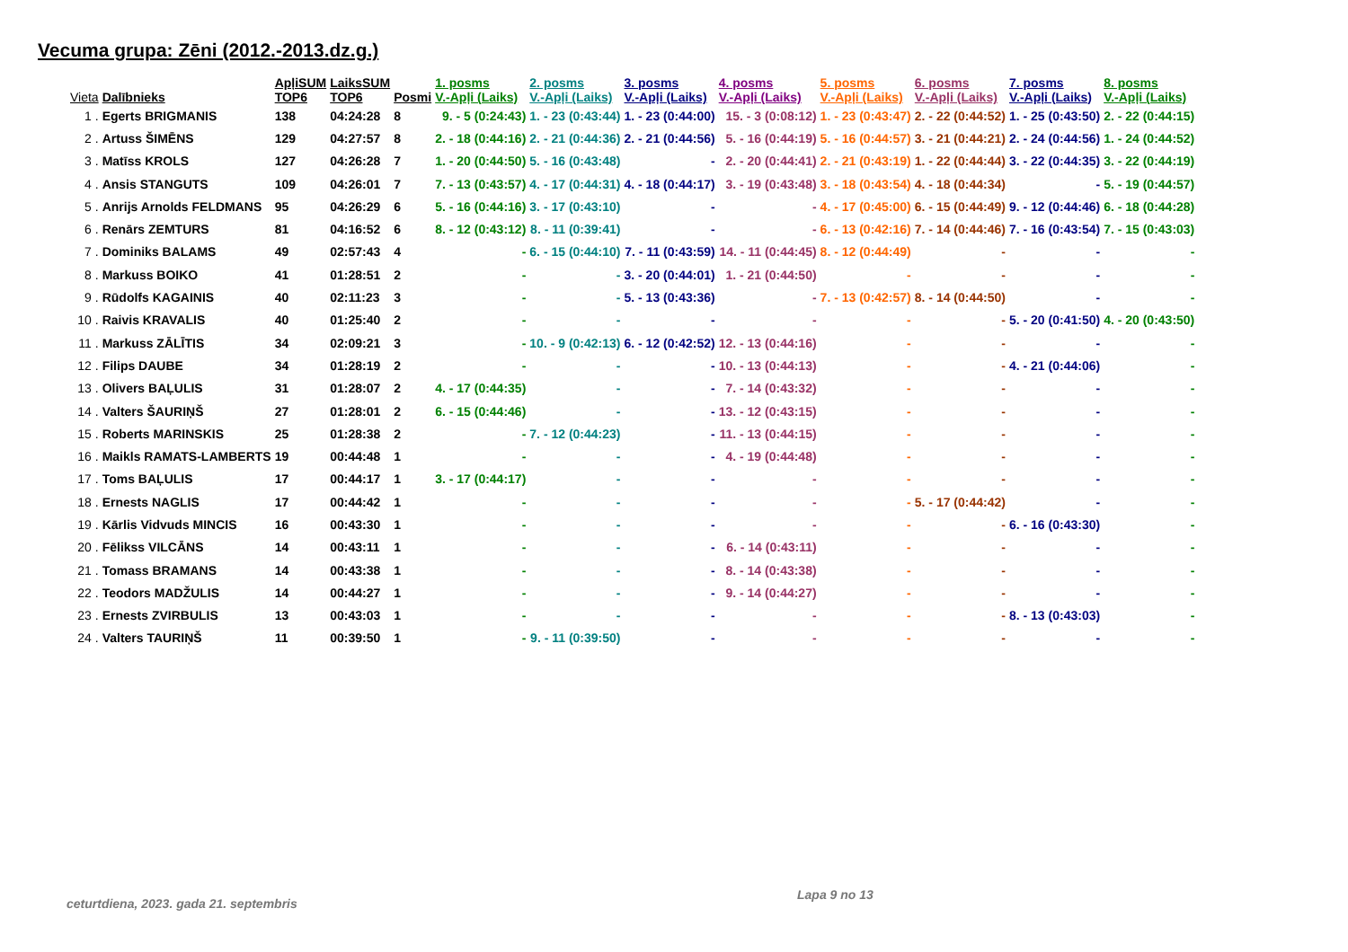Vecuma grupa: Zēni (2012.-2013.dz.g.)
| Vieta | Dalībnieks | ApļiSUM TOP6 | LaiksSUM TOP6 | Posmi | 1. posms | 2. posms | 3. posms | 4. posms | 5. posms | 6. posms | 7. posms | 8. posms |
| --- | --- | --- | --- | --- | --- | --- | --- | --- | --- | --- | --- | --- |
| | | | | | V.-Apļi (Laiks) | V.-Apļi (Laiks) | V.-Apļi (Laiks) | V.-Apļi (Laiks) | V.-Apļi (Laiks) | V.-Apļi (Laiks) | V.-Apļi (Laiks) | V.-Apļi (Laiks) |
| 1 . | Egerts BRIGMANIS | 138 | 04:24:28 | 8 | 9. - 5 (0:24:43) | 1. - 23 (0:43:44) | 1. - 23 (0:44:00) | 15. - 3 (0:08:12) | 1. - 23 (0:43:47) | 2. - 22 (0:44:52) | 1. - 25 (0:43:50) | 2. - 22 (0:44:15) |
| 2 . | Artuss ŠIMĒNS | 129 | 04:27:57 | 8 | 2. - 18 (0:44:16) | 2. - 21 (0:44:36) | 2. - 21 (0:44:56) | 5. - 16 (0:44:19) | 5. - 16 (0:44:57) | 3. - 21 (0:44:21) | 2. - 24 (0:44:56) | 1. - 24 (0:44:52) |
| 3 . | Matīss KROLS | 127 | 04:26:28 | 7 | 1. - 20 (0:44:50) | 5. - 16 (0:43:48) | - | 2. - 20 (0:44:41) | 2. - 21 (0:43:19) | 1. - 22 (0:44:44) | 3. - 22 (0:44:35) | 3. - 22 (0:44:19) |
| 4 . | Ansis STANGUTS | 109 | 04:26:01 | 7 | 7. - 13 (0:43:57) | 4. - 17 (0:44:31) | 4. - 18 (0:44:17) | 3. - 19 (0:43:48) | 3. - 18 (0:43:54) | 4. - 18 (0:44:34) | - | 5. - 19 (0:44:57) |
| 5 . | Anrijs Arnolds FELDMANS | 95 | 04:26:29 | 6 | 5. - 16 (0:44:16) | 3. - 17 (0:43:10) | - | - | 4. - 17 (0:45:00) | 6. - 15 (0:44:49) | 9. - 12 (0:44:46) | 6. - 18 (0:44:28) |
| 6 . | Renārs ZEMTURS | 81 | 04:16:52 | 6 | 8. - 12 (0:43:12) | 8. - 11 (0:39:41) | - | - | 6. - 13 (0:42:16) | 7. - 14 (0:44:46) | 7. - 16 (0:43:54) | 7. - 15 (0:43:03) |
| 7 . | Dominiks BALAMS | 49 | 02:57:43 | 4 | - | 6. - 15 (0:44:10) | 7. - 11 (0:43:59) | 14. - 11 (0:44:45) | 8. - 12 (0:44:49) | - | - | - |
| 8 . | Markuss BOIKO | 41 | 01:28:51 | 2 | - | - | 3. - 20 (0:44:01) | 1. - 21 (0:44:50) | - | - | - | - |
| 9 . | Rūdolfs KAGAINIS | 40 | 02:11:23 | 3 | - | - | 5. - 13 (0:43:36) | - | 7. - 13 (0:42:57) | 8. - 14 (0:44:50) | - | - |
| 10 . | Raivis KRAVALIS | 40 | 01:25:40 | 2 | - | - | - | - | - | - | 5. - 20 (0:41:50) | 4. - 20 (0:43:50) |
| 11 . | Markuss ZĀLĪTIS | 34 | 02:09:21 | 3 | - | 10. - 9 (0:42:13) | 6. - 12 (0:42:52) | 12. - 13 (0:44:16) | - | - | - | - |
| 12 . | Filips DAUBE | 34 | 01:28:19 | 2 | - | - | - | 10. - 13 (0:44:13) | - | - | 4. - 21 (0:44:06) | - |
| 13 . | Olivers BAĻULIS | 31 | 01:28:07 | 2 | 4. - 17 (0:44:35) | - | - | 7. - 14 (0:43:32) | - | - | - | - |
| 14 . | Valters ŠAURIŅŠ | 27 | 01:28:01 | 2 | 6. - 15 (0:44:46) | - | - | 13. - 12 (0:43:15) | - | - | - | - |
| 15 . | Roberts MARINSKIS | 25 | 01:28:38 | 2 | - | 7. - 12 (0:44:23) | - | 11. - 13 (0:44:15) | - | - | - | - |
| 16 . | Maikls RAMATS-LAMBERTS | 19 | 00:44:48 | 1 | - | - | - | 4. - 19 (0:44:48) | - | - | - | - |
| 17 . | Toms BAĻULIS | 17 | 00:44:17 | 1 | 3. - 17 (0:44:17) | - | - | - | - | - | - | - |
| 18 . | Ernests NAGLIS | 17 | 00:44:42 | 1 | - | - | - | - | - | 5. - 17 (0:44:42) | - | - |
| 19 . | Kārlis Vidvuds MINCIS | 16 | 00:43:30 | 1 | - | - | - | - | - | - | 6. - 16 (0:43:30) | - |
| 20 . | Fēlikss VILCĀNS | 14 | 00:43:11 | 1 | - | - | - | 6. - 14 (0:43:11) | - | - | - | - |
| 21 . | Tomass BRAMANS | 14 | 00:43:38 | 1 | - | - | - | 8. - 14 (0:43:38) | - | - | - | - |
| 22 . | Teodors MADŽULIS | 14 | 00:44:27 | 1 | - | - | - | 9. - 14 (0:44:27) | - | - | - | - |
| 23 . | Ernests ZVIRBULIS | 13 | 00:43:03 | 1 | - | - | - | - | - | - | 8. - 13 (0:43:03) | - |
| 24 . | Valters TAURIŅŠ | 11 | 00:39:50 | 1 | - | 9. - 11 (0:39:50) | - | - | - | - | - | - |
Lapa 9 no 13
ceturtdiena, 2023. gada 21. septembris